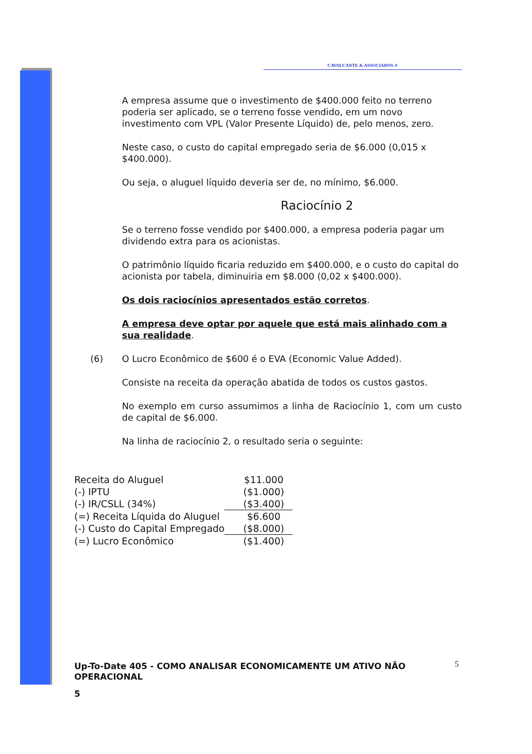CAVALCANTE & ASSOCIADOS ®
A empresa assume que o investimento de $400.000 feito no terreno poderia ser aplicado, se o terreno fosse vendido, em um novo investimento com VPL (Valor Presente Líquido) de, pelo menos, zero.
Neste caso, o custo do capital empregado seria de $6.000 (0,015 x $400.000).
Ou seja, o aluguel líquido deveria ser de, no mínimo, $6.000.
Raciocínio 2
Se o terreno fosse vendido por $400.000, a empresa poderia pagar um dividendo extra para os acionistas.
O patrimônio líquido ficaria reduzido em $400.000, e o custo do capital do acionista por tabela, diminuiria em $8.000 (0,02 x $400.000).
Os dois raciocínios apresentados estão corretos.
A empresa deve optar por aquele que está mais alinhado com a sua realidade.
(6) O Lucro Econômico de $600 é o EVA (Economic Value Added).
Consiste na receita da operação abatida de todos os custos gastos.
No exemplo em curso assumimos a linha de Raciocínio 1, com um custo de capital de $6.000.
Na linha de raciocínio 2, o resultado seria o seguinte:
| Receita do Aluguel | $11.000 |
| (-) IPTU | ($1.000) |
| (-) IR/CSLL (34%) | ($3.400) |
| (=) Receita Líquida do Aluguel | $6.600 |
| (-) Custo do Capital Empregado | ($8.000) |
| (=) Lucro Econômico | ($1.400) |
Up-To-Date 405 - COMO ANALISAR ECONOMICAMENTE UM ATIVO NÃO OPERACIONAL
5
5